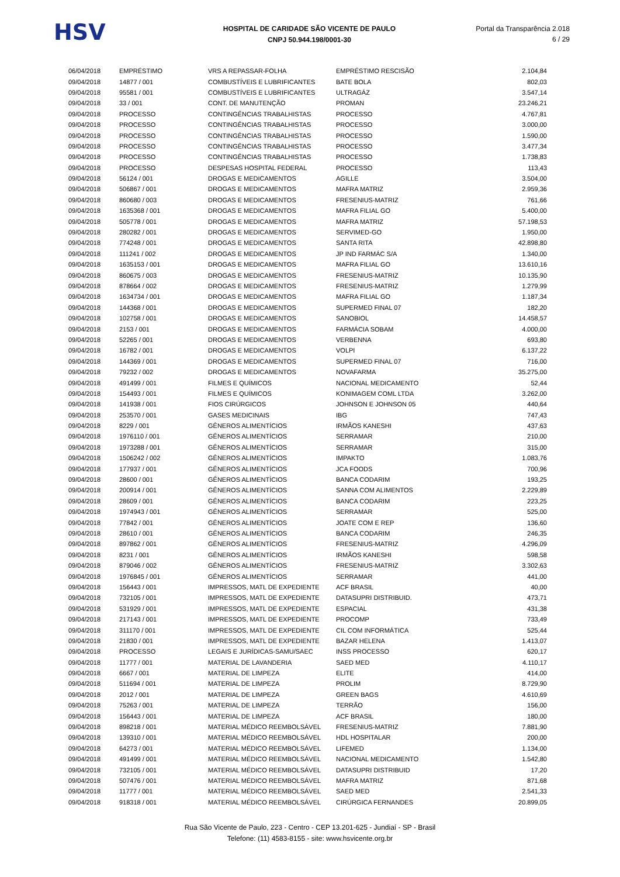HSV
HOSPITAL DE CARIDADE SÃO VICENTE DE PAULO
CNPJ 50.944.198/0001-30
Portal da Transparência 2.018
6 / 29
| 06/04/2018 | EMPRÉSTIMO | VRS A REPASSAR-FOLHA | EMPRÉSTIMO RESCISÃO | 2.104,84 |
| 09/04/2018 | 14877 / 001 | COMBUSTÍVEIS E LUBRIFICANTES | BATE BOLA | 802,03 |
| 09/04/2018 | 95581 / 001 | COMBUSTÍVEIS E LUBRIFICANTES | ULTRAGÁZ | 3.547,14 |
| 09/04/2018 | 33 / 001 | CONT. DE MANUTENÇÃO | PROMAN | 23.246,21 |
| 09/04/2018 | PROCESSO | CONTINGÊNCIAS TRABALHISTAS | PROCESSO | 4.767,81 |
| 09/04/2018 | PROCESSO | CONTINGÊNCIAS TRABALHISTAS | PROCESSO | 3.000,00 |
| 09/04/2018 | PROCESSO | CONTINGÊNCIAS TRABALHISTAS | PROCESSO | 1.590,00 |
| 09/04/2018 | PROCESSO | CONTINGÊNCIAS TRABALHISTAS | PROCESSO | 3.477,34 |
| 09/04/2018 | PROCESSO | CONTINGÊNCIAS TRABALHISTAS | PROCESSO | 1.738,83 |
| 09/04/2018 | PROCESSO | DESPESAS HOSPITAL FEDERAL | PROCESSO | 113,43 |
| 09/04/2018 | 56124 / 001 | DROGAS E MEDICAMENTOS | AGILLE | 3.504,00 |
| 09/04/2018 | 506867 / 001 | DROGAS E MEDICAMENTOS | MAFRA MATRIZ | 2.959,36 |
| 09/04/2018 | 860680 / 003 | DROGAS E MEDICAMENTOS | FRESENIUS-MATRIZ | 761,66 |
| 09/04/2018 | 1635368 / 001 | DROGAS E MEDICAMENTOS | MAFRA FILIAL GO | 5.400,00 |
| 09/04/2018 | 505778 / 001 | DROGAS E MEDICAMENTOS | MAFRA MATRIZ | 57.198,53 |
| 09/04/2018 | 280282 / 001 | DROGAS E MEDICAMENTOS | SERVIMED-GO | 1.950,00 |
| 09/04/2018 | 774248 / 001 | DROGAS E MEDICAMENTOS | SANTA RITA | 42.898,80 |
| 09/04/2018 | 111241 / 002 | DROGAS E MEDICAMENTOS | JP IND FARMÁC S/A | 1.340,00 |
| 09/04/2018 | 1635153 / 001 | DROGAS E MEDICAMENTOS | MAFRA FILIAL GO | 13.610,16 |
| 09/04/2018 | 860675 / 003 | DROGAS E MEDICAMENTOS | FRESENIUS-MATRIZ | 10.135,90 |
| 09/04/2018 | 878664 / 002 | DROGAS E MEDICAMENTOS | FRESENIUS-MATRIZ | 1.279,99 |
| 09/04/2018 | 1634734 / 001 | DROGAS E MEDICAMENTOS | MAFRA FILIAL GO | 1.187,34 |
| 09/04/2018 | 144368 / 001 | DROGAS E MEDICAMENTOS | SUPERMED FINAL 07 | 182,20 |
| 09/04/2018 | 102758 / 001 | DROGAS E MEDICAMENTOS | SANOBIOL | 14.458,57 |
| 09/04/2018 | 2153 / 001 | DROGAS E MEDICAMENTOS | FARMÁCIA SOBAM | 4.000,00 |
| 09/04/2018 | 52265 / 001 | DROGAS E MEDICAMENTOS | VERBENNA | 693,80 |
| 09/04/2018 | 16782 / 001 | DROGAS E MEDICAMENTOS | VOLPI | 6.137,22 |
| 09/04/2018 | 144369 / 001 | DROGAS E MEDICAMENTOS | SUPERMED FINAL 07 | 716,00 |
| 09/04/2018 | 79232 / 002 | DROGAS E MEDICAMENTOS | NOVAFARMA | 35.275,00 |
| 09/04/2018 | 491499 / 001 | FILMES E QUÍMICOS | NACIONAL MEDICAMENTO | 52,44 |
| 09/04/2018 | 154493 / 001 | FILMES E QUÍMICOS | KONIMAGEM COML LTDA | 3.262,00 |
| 09/04/2018 | 141938 / 001 | FIOS CIRÚRGICOS | JOHNSON E JOHNSON 05 | 440,64 |
| 09/04/2018 | 253570 / 001 | GASES MEDICINAIS | IBG | 747,43 |
| 09/04/2018 | 8229 / 001 | GÊNEROS ALIMENTÍCIOS | IRMÃOS KANESHI | 437,63 |
| 09/04/2018 | 1976110 / 001 | GÊNEROS ALIMENTÍCIOS | SERRAMAR | 210,00 |
| 09/04/2018 | 1973288 / 001 | GÊNEROS ALIMENTÍCIOS | SERRAMAR | 315,00 |
| 09/04/2018 | 1506242 / 002 | GÊNEROS ALIMENTÍCIOS | IMPAKTO | 1.083,76 |
| 09/04/2018 | 177937 / 001 | GÊNEROS ALIMENTÍCIOS | JCA FOODS | 700,96 |
| 09/04/2018 | 28600 / 001 | GÊNEROS ALIMENTÍCIOS | BANCA CODARIM | 193,25 |
| 09/04/2018 | 200914 / 001 | GÊNEROS ALIMENTÍCIOS | SANNA COM ALIMENTOS | 2.229,89 |
| 09/04/2018 | 28609 / 001 | GÊNEROS ALIMENTÍCIOS | BANCA CODARIM | 223,25 |
| 09/04/2018 | 1974943 / 001 | GÊNEROS ALIMENTÍCIOS | SERRAMAR | 525,00 |
| 09/04/2018 | 77842 / 001 | GÊNEROS ALIMENTÍCIOS | JOATE COM E REP | 136,60 |
| 09/04/2018 | 28610 / 001 | GÊNEROS ALIMENTÍCIOS | BANCA CODARIM | 246,35 |
| 09/04/2018 | 897862 / 001 | GÊNEROS ALIMENTÍCIOS | FRESENIUS-MATRIZ | 4.296,09 |
| 09/04/2018 | 8231 / 001 | GÊNEROS ALIMENTÍCIOS | IRMÃOS KANESHI | 598,58 |
| 09/04/2018 | 879046 / 002 | GÊNEROS ALIMENTÍCIOS | FRESENIUS-MATRIZ | 3.302,63 |
| 09/04/2018 | 1976845 / 001 | GÊNEROS ALIMENTÍCIOS | SERRAMAR | 441,00 |
| 09/04/2018 | 156443 / 001 | IMPRESSOS, MATL DE EXPEDIENTE | ACF BRASIL | 40,00 |
| 09/04/2018 | 732105 / 001 | IMPRESSOS, MATL DE EXPEDIENTE | DATASUPRI DISTRIBUID. | 473,71 |
| 09/04/2018 | 531929 / 001 | IMPRESSOS, MATL DE EXPEDIENTE | ESPACIAL | 431,38 |
| 09/04/2018 | 217143 / 001 | IMPRESSOS, MATL DE EXPEDIENTE | PROCOMP | 733,49 |
| 09/04/2018 | 311170 / 001 | IMPRESSOS, MATL DE EXPEDIENTE | CIL COM INFORMÁTICA | 525,44 |
| 09/04/2018 | 21830 / 001 | IMPRESSOS, MATL DE EXPEDIENTE | BAZAR HELENA | 1.413,07 |
| 09/04/2018 | PROCESSO | LEGAIS E JURÍDICAS-SAMU/SAEC | INSS PROCESSO | 620,17 |
| 09/04/2018 | 11777 / 001 | MATERIAL DE LAVANDERIA | SAED MED | 4.110,17 |
| 09/04/2018 | 6667 / 001 | MATERIAL DE LIMPEZA | ELITE | 414,00 |
| 09/04/2018 | 511694 / 001 | MATERIAL DE LIMPEZA | PROLIM | 8.729,90 |
| 09/04/2018 | 2012 / 001 | MATERIAL DE LIMPEZA | GREEN BAGS | 4.610,69 |
| 09/04/2018 | 75263 / 001 | MATERIAL DE LIMPEZA | TERRÃO | 156,00 |
| 09/04/2018 | 156443 / 001 | MATERIAL DE LIMPEZA | ACF BRASIL | 180,00 |
| 09/04/2018 | 898218 / 001 | MATERIAL MÉDICO REEMBOLSÁVEL | FRESENIUS-MATRIZ | 7.881,90 |
| 09/04/2018 | 139310 / 001 | MATERIAL MÉDICO REEMBOLSÁVEL | HDL HOSPITALAR | 200,00 |
| 09/04/2018 | 64273 / 001 | MATERIAL MÉDICO REEMBOLSÁVEL | LIFEMED | 1.134,00 |
| 09/04/2018 | 491499 / 001 | MATERIAL MÉDICO REEMBOLSÁVEL | NACIONAL MEDICAMENTO | 1.542,80 |
| 09/04/2018 | 732105 / 001 | MATERIAL MÉDICO REEMBOLSÁVEL | DATASUPRI DISTRIBUID | 17,20 |
| 09/04/2018 | 507476 / 001 | MATERIAL MÉDICO REEMBOLSÁVEL | MAFRA MATRIZ | 871,68 |
| 09/04/2018 | 11777 / 001 | MATERIAL MÉDICO REEMBOLSÁVEL | SAED MED | 2.541,33 |
| 09/04/2018 | 918318 / 001 | MATERIAL MÉDICO REEMBOLSÁVEL | CIRÚRGICA FERNANDES | 20.899,05 |
Rua São Vicente de Paulo, 223 - Centro - CEP 13.201-625 - Jundiaí - SP - Brasil
Telefone: (11) 4583-8155 - site: www.hsvicente.org.br